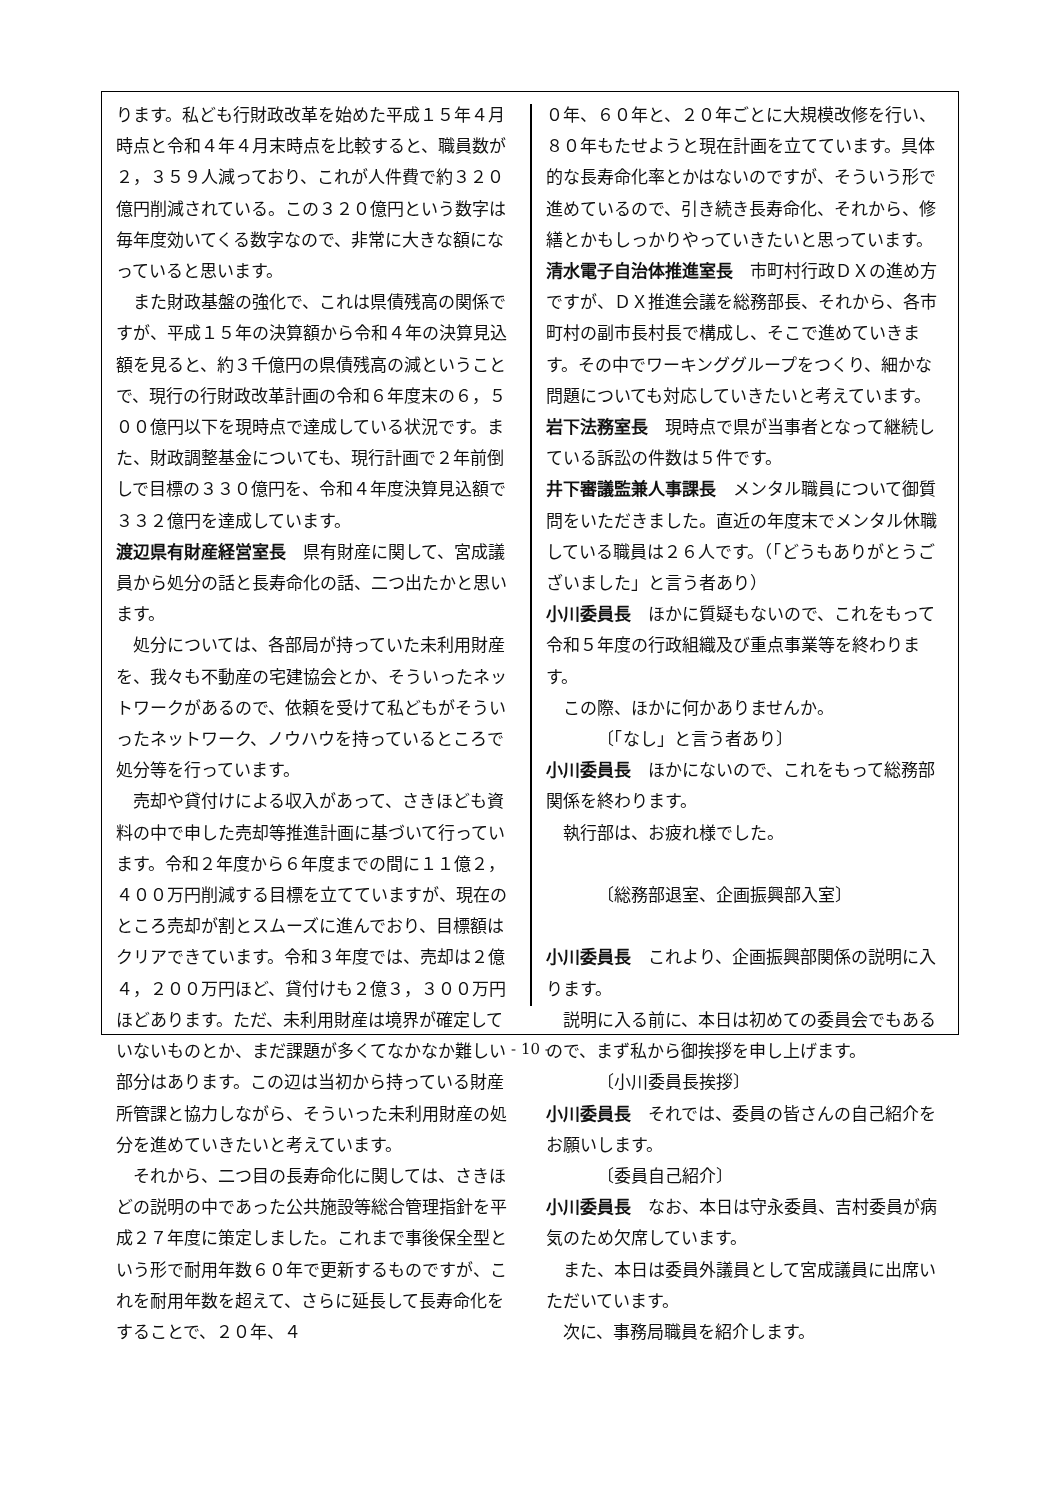ります。私ども行財政改革を始めた平成１５年４月時点と令和４年４月末時点を比較すると、職員数が２，３５９人減っており、これが人件費で約３２０億円削減されている。この３２０億円という数字は毎年度効いてくる数字なので、非常に大きな額になっていると思います。
また財政基盤の強化で、これは県債残高の関係ですが、平成１５年の決算額から令和４年の決算見込額を見ると、約３千億円の県債残高の減ということで、現行の行財政改革計画の令和６年度末の６，５００億円以下を現時点で達成している状況です。また、財政調整基金についても、現行計画で２年前倒しで目標の３３０億円を、令和４年度決算見込額で３３２億円を達成しています。
渡辺県有財産経営室長　県有財産に関して、宮成議員から処分の話と長寿命化の話、二つ出たかと思います。
処分については、各部局が持っていた未利用財産を、我々も不動産の宅建協会とか、そういったネットワークがあるので、依頼を受けて私どもがそういったネットワーク、ノウハウを持っているところで処分等を行っています。
売却や貸付けによる収入があって、さきほども資料の中で申した売却等推進計画に基づいて行っています。令和２年度から６年度までの間に１１億２，４００万円削減する目標を立てていますが、現在のところ売却が割とスムーズに進んでおり、目標額はクリアできています。令和３年度では、売却は２億４，２００万円ほど、貸付けも２億３，３００万円ほどあります。ただ、未利用財産は境界が確定していないものとか、まだ課題が多くてなかなか難しい部分はあります。この辺は当初から持っている財産所管課と協力しながら、そういった未利用財産の処分を進めていきたいと考えています。
それから、二つ目の長寿命化に関しては、さきほどの説明の中であった公共施設等総合管理指針を平成２７年度に策定しました。これまで事後保全型という形で耐用年数６０年で更新するものですが、これを耐用年数を超えて、さらに延長して長寿命化をすることで、２０年、４
０年、６０年と、２０年ごとに大規模改修を行い、８０年もたせようと現在計画を立てています。具体的な長寿命化率とかはないのですが、そういう形で進めているので、引き続き長寿命化、それから、修繕とかもしっかりやっていきたいと思っています。
清水電子自治体推進室長　市町村行政ＤＸの進め方ですが、ＤＸ推進会議を総務部長、それから、各市町村の副市長村長で構成し、そこで進めていきます。その中でワーキンググループをつくり、細かな問題についても対応していきたいと考えています。
岩下法務室長　現時点で県が当事者となって継続している訴訟の件数は５件です。
井下審議監兼人事課長　メンタル職員について御質問をいただきました。直近の年度末でメンタル休職している職員は２６人です。（「どうもありがとうございました」と言う者あり）
小川委員長　ほかに質疑もないので、これをもって令和５年度の行政組織及び重点事業等を終わります。
この際、ほかに何かありませんか。
〔「なし」と言う者あり〕
小川委員長　ほかにないので、これをもって総務部関係を終わります。
執行部は、お疲れ様でした。
〔総務部退室、企画振興部入室〕
小川委員長　これより、企画振興部関係の説明に入ります。
説明に入る前に、本日は初めての委員会でもあるので、まず私から御挨拶を申し上げます。
〔小川委員長挨拶〕
小川委員長　それでは、委員の皆さんの自己紹介をお願いします。
〔委員自己紹介〕
小川委員長　なお、本日は守永委員、吉村委員が病気のため欠席しています。
また、本日は委員外議員として宮成議員に出席いただいています。
次に、事務局職員を紹介します。
- 10 -